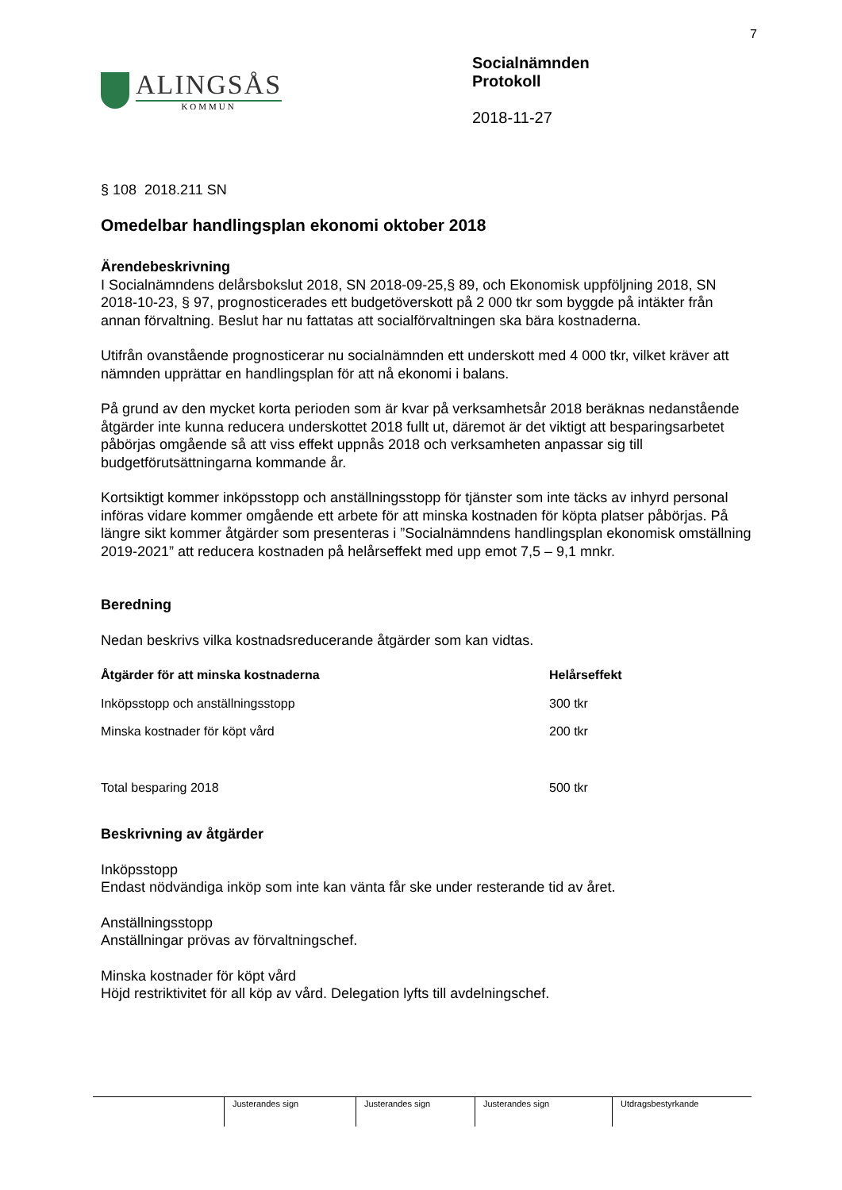7
ALINGSÅS
KOMMUN
Socialnämnden
Protokoll
2018-11-27
§ 108 2018.211 SN
Omedelbar handlingsplan ekonomi oktober 2018
Ärendebeskrivning
I Socialnämndens delårsbokslut 2018, SN 2018-09-25,§ 89, och Ekonomisk uppföljning 2018, SN 2018-10-23, § 97, prognosticerades ett budgetöverskott på 2 000 tkr som byggde på intäkter från annan förvaltning. Beslut har nu fattatas att socialförvaltningen ska bära kostnaderna.
Utifrån ovanstående prognosticerar nu socialnämnden ett underskott med 4 000 tkr, vilket kräver att nämnden upprättar en handlingsplan för att nå ekonomi i balans.
På grund av den mycket korta perioden som är kvar på verksamhetsår 2018 beräknas nedanstående åtgärder inte kunna reducera underskottet 2018 fullt ut, däremot är det viktigt att besparingsarbetet påbörjas omgående så att viss effekt uppnås 2018 och verksamheten anpassar sig till budgetförutsättningarna kommande år.
Kortsiktigt kommer inköpsstopp och anställningsstopp för tjänster som inte täcks av inhyrd personal införas vidare kommer omgående ett arbete för att minska kostnaden för köpta platser påbörjas. På längre sikt kommer åtgärder som presenteras i ”Socialnämndens handlingsplan ekonomisk omställning 2019-2021” att reducera kostnaden på helårseffekt med upp emot 7,5 – 9,1 mnkr.
Beredning
Nedan beskrivs vilka kostnadsreducerande åtgärder som kan vidtas.
| Åtgärder för att minska kostnaderna | Helårseffekt |
| --- | --- |
| Inköpsstopp och anställningsstopp | 300 tkr |
| Minska kostnader för köpt vård | 200 tkr |
| Total besparing 2018 | 500 tkr |
Beskrivning av åtgärder
Inköpsstopp
Endast nödvändiga inköp som inte kan vänta får ske under resterande tid av året.
Anställningsstopp
Anställningar prövas av förvaltningschef.
Minska kostnader för köpt vård
Höjd restriktivitet för all köp av vård. Delegation lyfts till avdelningschef.
Justerandes sign Justerandes sign Justerandes sign Utdragsbestyrkande